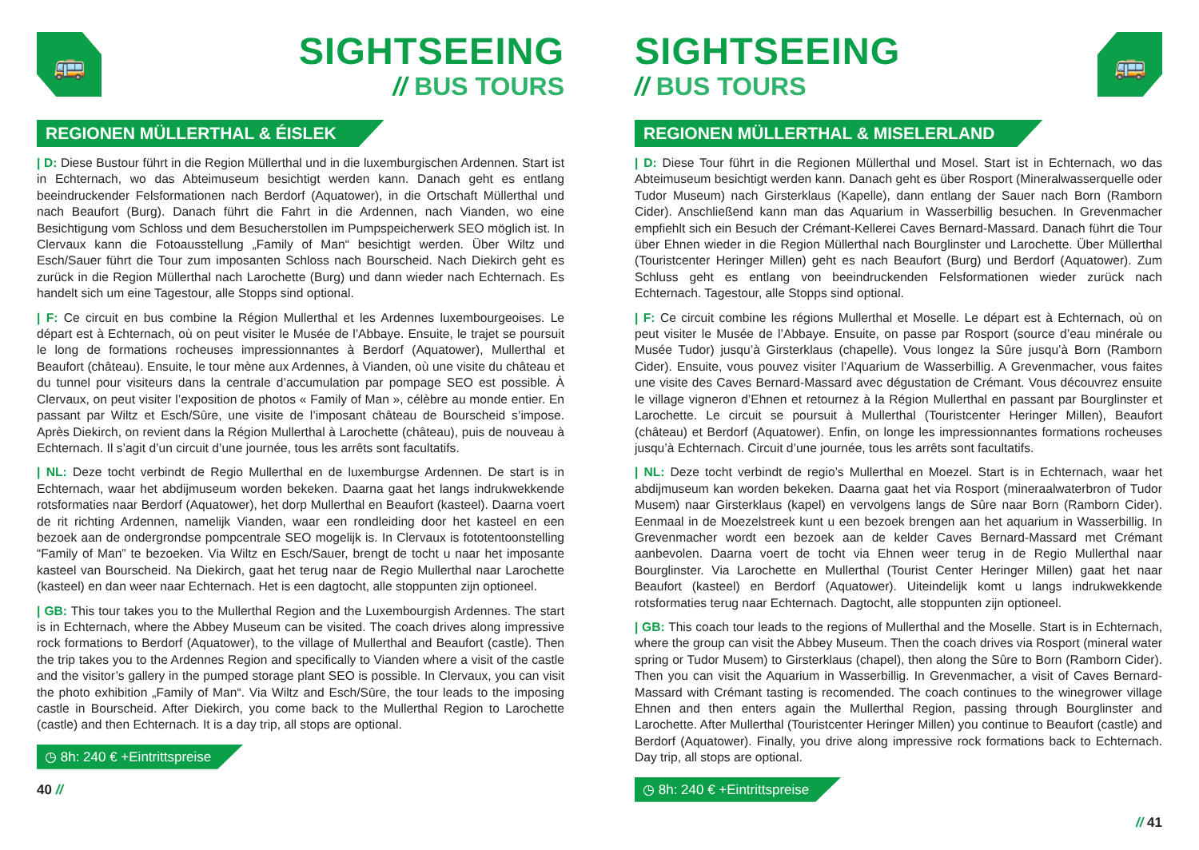🚌
SIGHTSEEING
// BUS TOURS
REGIONEN MÜLLERTHAL & ÉISLEK
| D: Diese Bustour führt in die Region Müllerthal und in die luxemburgischen Ardennen. Start ist in Echternach, wo das Abteimuseum besichtigt werden kann. Danach geht es entlang beeindruckender Felsformationen nach Berdorf (Aquatower), in die Ortschaft Müllerthal und nach Beaufort (Burg). Danach führt die Fahrt in die Ardennen, nach Vianden, wo eine Besichtigung vom Schloss und dem Besucherstollen im Pumpspeicherwerk SEO möglich ist. In Clervaux kann die Fotoausstellung „Family of Man“ besichtigt werden. Über Wiltz und Esch/Sauer führt die Tour zum imposanten Schloss nach Bourscheid. Nach Diekirch geht es zurück in die Region Müllerthal nach Larochette (Burg) und dann wieder nach Echternach. Es handelt sich um eine Tagestour, alle Stopps sind optional.
| F: Ce circuit en bus combine la Région Mullerthal et les Ardennes luxembourgeoises. Le départ est à Echternach, où on peut visiter le Musée de l’Abbaye. Ensuite, le trajet se poursuit le long de formations rocheuses impressionnantes à Berdorf (Aquatower), Mullerthal et Beaufort (château). Ensuite, le tour mène aux Ardennes, à Vianden, où une visite du château et du tunnel pour visiteurs dans la centrale d’accumulation par pompage SEO est possible. À Clervaux, on peut visiter l’exposition de photos « Family of Man », célèbre au monde entier. En passant par Wiltz et Esch/Sûre, une visite de l’imposant château de Bourscheid s’impose. Après Diekirch, on revient dans la Région Mullerthal à Larochette (château), puis de nouveau à Echternach. Il s’agit d’un circuit d’une journée, tous les arrêts sont facultatifs.
| NL: Deze tocht verbindt de Regio Mullerthal en de luxemburgse Ardennen. De start is in Echternach, waar het abdijmuseum worden bekeken. Daarna gaat het langs indrukwekkende rotsformaties naar Berdorf (Aquatower), het dorp Mullerthal en Beaufort (kasteel). Daarna voert de rit richting Ardennen, namelijk Vianden, waar een rondleiding door het kasteel en een bezoek aan de ondergrondse pompcentrale SEO mogelijk is. In Clervaux is fototentoonstelling “Family of Man” te bezoeken. Via Wiltz en Esch/Sauer, brengt de tocht u naar het imposante kasteel van Bourscheid. Na Diekirch, gaat het terug naar de Regio Mullerthal naar Larochette (kasteel) en dan weer naar Echternach. Het is een dagtocht, alle stoppunten zijn optioneel.
| GB: This tour takes you to the Mullerthal Region and the Luxembourgish Ardennes. The start is in Echternach, where the Abbey Museum can be visited. The coach drives along impressive rock formations to Berdorf (Aquatower), to the village of Mullerthal and Beaufort (castle). Then the trip takes you to the Ardennes Region and specifically to Vianden where a visit of the castle and the visitor’s gallery in the pumped storage plant SEO is possible. In Clervaux, you can visit the photo exhibition „Family of Man“. Via Wiltz and Esch/Sûre, the tour leads to the imposing castle in Bourscheid. After Diekirch, you come back to the Mullerthal Region to Larochette (castle) and then Echternach. It is a day trip, all stops are optional.
◷ 8h: 240 € +Eintrittspreise
40 //
SIGHTSEEING
// BUS TOURS
🚌
REGIONEN MÜLLERTHAL & MISELERLAND
| D: Diese Tour führt in die Regionen Müllerthal und Mosel. Start ist in Echternach, wo das Abteimuseum besichtigt werden kann. Danach geht es über Rosport (Mineralwasserquelle oder Tudor Museum) nach Girsterklaus (Kapelle), dann entlang der Sauer nach Born (Ramborn Cider). Anschließend kann man das Aquarium in Wasserbillig besuchen. In Grevenmacher empfiehlt sich ein Besuch der Crémant-Kellerei Caves Bernard-Massard. Danach führt die Tour über Ehnen wieder in die Region Müllerthal nach Bourglinster und Larochette. Über Müllerthal (Touristcenter Heringer Millen) geht es nach Beaufort (Burg) und Berdorf (Aquatower). Zum Schluss geht es entlang von beeindruckenden Felsformationen wieder zurück nach Echternach. Tagestour, alle Stopps sind optional.
| F: Ce circuit combine les régions Mullerthal et Moselle. Le départ est à Echternach, où on peut visiter le Musée de l’Abbaye. Ensuite, on passe par Rosport (source d’eau minérale ou Musée Tudor) jusqu’à Girsterklaus (chapelle). Vous longez la Sûre jusqu’à Born (Ramborn Cider). Ensuite, vous pouvez visiter l’Aquarium de Wasserbillig. A Grevenmacher, vous faites une visite des Caves Bernard-Massard avec dégustation de Crémant. Vous découvrez ensuite le village vigneron d’Ehnen et retournez à la Région Mullerthal en passant par Bourglinster et Larochette. Le circuit se poursuit à Mullerthal (Touristcenter Heringer Millen), Beaufort (château) et Berdorf (Aquatower). Enfin, on longe les impressionnantes formations rocheuses jusqu’à Echternach. Circuit d’une journée, tous les arrêts sont facultatifs.
| NL: Deze tocht verbindt de regio’s Mullerthal en Moezel. Start is in Echternach, waar het abdijmuseum kan worden bekeken. Daarna gaat het via Rosport (mineraalwaterbron of Tudor Musem) naar Girsterklaus (kapel) en vervolgens langs de Sûre naar Born (Ramborn Cider). Eenmaal in de Moezelstreek kunt u een bezoek brengen aan het aquarium in Wasserbillig. In Grevenmacher wordt een bezoek aan de kelder Caves Bernard-Massard met Crémant aanbevolen. Daarna voert de tocht via Ehnen weer terug in de Regio Mullerthal naar Bourglinster. Via Larochette en Mullerthal (Tourist Center Heringer Millen) gaat het naar Beaufort (kasteel) en Berdorf (Aquatower). Uiteindelijk komt u langs indrukwekkende rotsformaties terug naar Echternach. Dagtocht, alle stoppunten zijn optioneel.
| GB: This coach tour leads to the regions of Mullerthal and the Moselle. Start is in Echternach, where the group can visit the Abbey Museum. Then the coach drives via Rosport (mineral water spring or Tudor Musem) to Girsterklaus (chapel), then along the Sûre to Born (Ramborn Cider). Then you can visit the Aquarium in Wasserbillig. In Grevenmacher, a visit of Caves Bernard-Massard with Crémant tasting is recomended. The coach continues to the winegrower village Ehnen and then enters again the Mullerthal Region, passing through Bourglinster and Larochette. After Mullerthal (Touristcenter Heringer Millen) you continue to Beaufort (castle) and Berdorf (Aquatower). Finally, you drive along impressive rock formations back to Echternach. Day trip, all stops are optional.
◷ 8h: 240 € +Eintrittspreise
// 41